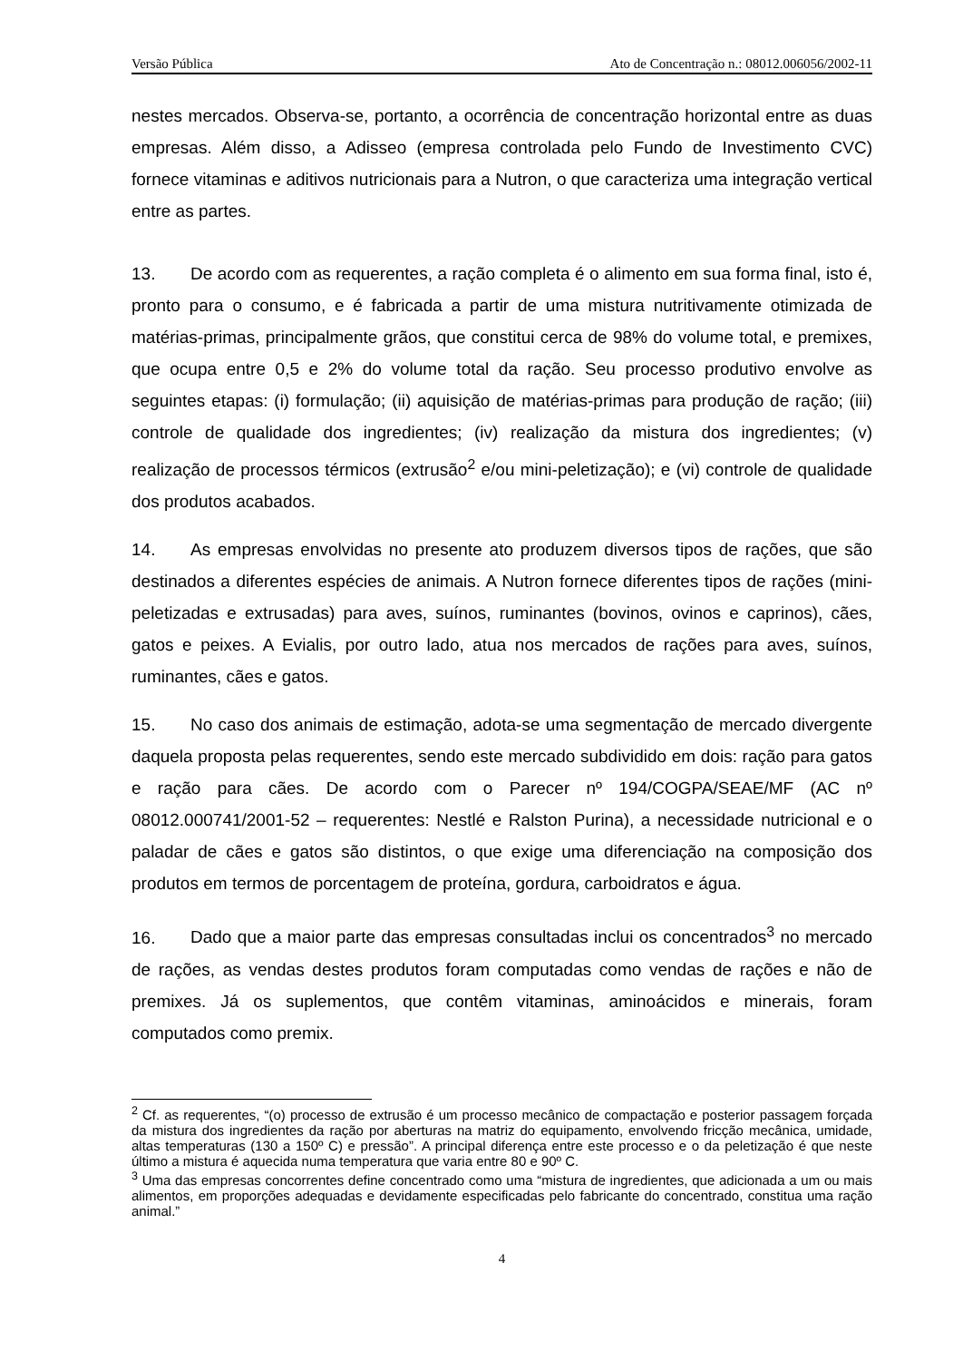Versão Pública Ato de Concentração n.: 08012.006056/2002-11
nestes mercados. Observa-se, portanto, a ocorrência de concentração horizontal entre as duas empresas. Além disso, a Adisseo (empresa controlada pelo Fundo de Investimento CVC) fornece vitaminas e aditivos nutricionais para a Nutron, o que caracteriza uma integração vertical entre as partes.
13. De acordo com as requerentes, a ração completa é o alimento em sua forma final, isto é, pronto para o consumo, e é fabricada a partir de uma mistura nutritivamente otimizada de matérias-primas, principalmente grãos, que constitui cerca de 98% do volume total, e premixes, que ocupa entre 0,5 e 2% do volume total da ração. Seu processo produtivo envolve as seguintes etapas: (i) formulação; (ii) aquisição de matérias-primas para produção de ração; (iii) controle de qualidade dos ingredientes; (iv) realização da mistura dos ingredientes; (v) realização de processos térmicos (extrusão<sup>2</sup> e/ou mini-peletização); e (vi) controle de qualidade dos produtos acabados.
14. As empresas envolvidas no presente ato produzem diversos tipos de rações, que são destinados a diferentes espécies de animais. A Nutron fornece diferentes tipos de rações (mini-peletizadas e extrusadas) para aves, suínos, ruminantes (bovinos, ovinos e caprinos), cães, gatos e peixes. A Evialis, por outro lado, atua nos mercados de rações para aves, suínos, ruminantes, cães e gatos.
15. No caso dos animais de estimação, adota-se uma segmentação de mercado divergente daquela proposta pelas requerentes, sendo este mercado subdividido em dois: ração para gatos e ração para cães. De acordo com o Parecer nº 194/COGPA/SEAE/MF (AC nº 08012.000741/2001-52 – requerentes: Nestlé e Ralston Purina), a necessidade nutricional e o paladar de cães e gatos são distintos, o que exige uma diferenciação na composição dos produtos em termos de porcentagem de proteína, gordura, carboidratos e água.
16. Dado que a maior parte das empresas consultadas inclui os concentrados<sup>3</sup> no mercado de rações, as vendas destes produtos foram computadas como vendas de rações e não de premixes. Já os suplementos, que contêm vitaminas, aminoácidos e minerais, foram computados como premix.
<sup>2</sup> Cf. as requerentes, “(o) processo de extrusão é um processo mecânico de compactação e posterior passagem forçada da mistura dos ingredientes da ração por aberturas na matriz do equipamento, envolvendo fricção mecânica, umidade, altas temperaturas (130 a 150º C) e pressão”. A principal diferença entre este processo e o da peletização é que neste último a mistura é aquecida numa temperatura que varia entre 80 e 90º C.
<sup>3</sup> Uma das empresas concorrentes define concentrado como uma “mistura de ingredientes, que adicionada a um ou mais alimentos, em proporções adequadas e devidamente especificadas pelo fabricante do concentrado, constitua uma ração animal.”
4